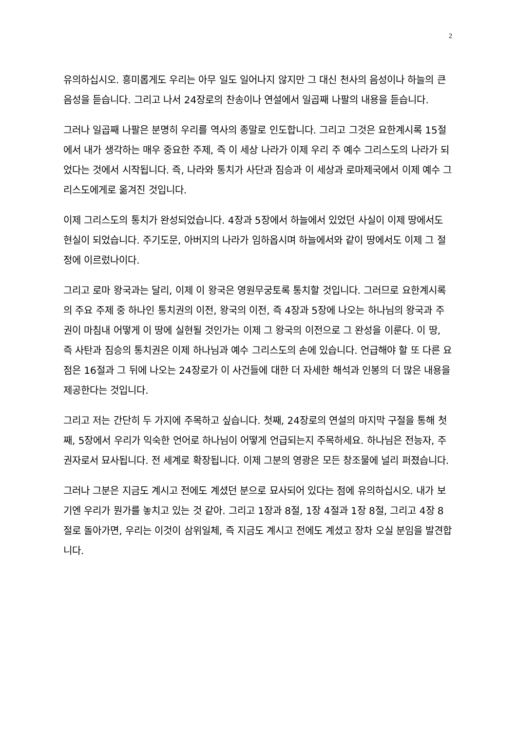2
유의하십시오. 흥미롭게도 우리는 아무 일도 일어나지 않지만 그 대신 천사의 음성이나 하늘의 큰 음성을 듣습니다. 그리고 나서 24장로의 찬송이나 연설에서 일곱째 나팔의 내용을 듣습니다.
그러나 일곱째 나팔은 분명히 우리를 역사의 종말로 인도합니다. 그리고 그것은 요한계시록 15절에서 내가 생각하는 매우 중요한 주제, 즉 이 세상 나라가 이제 우리 주 예수 그리스도의 나라가 되었다는 것에서 시작됩니다. 즉, 나라와 통치가 사단과 짐승과 이 세상과 로마제국에서 이제 예수 그리스도에게로 옮겨진 것입니다.
이제 그리스도의 통치가 완성되었습니다. 4장과 5장에서 하늘에서 있었던 사실이 이제 땅에서도 현실이 되었습니다. 주기도문, 아버지의 나라가 임하옵시며 하늘에서와 같이 땅에서도 이제 그 절정에 이르렀나이다.
그리고 로마 왕국과는 달리, 이제 이 왕국은 영원무궁토록 통치할 것입니다. 그러므로 요한계시록의 주요 주제 중 하나인 통치권의 이전, 왕국의 이전, 즉 4장과 5장에 나오는 하나님의 왕국과 주권이 마침내 어떻게 이 땅에 실현될 것인가는 이제 그 왕국의 이전으로 그 완성을 이룬다. 이 땅, 즉 사탄과 짐승의 통치권은 이제 하나님과 예수 그리스도의 손에 있습니다. 언급해야 할 또 다른 요점은 16절과 그 뒤에 나오는 24장로가 이 사건들에 대한 더 자세한 해석과 인봉의 더 많은 내용을 제공한다는 것입니다.
그리고 저는 간단히 두 가지에 주목하고 싶습니다. 첫째, 24장로의 연설의 마지막 구절을 통해 첫째, 5장에서 우리가 익숙한 언어로 하나님이 어떻게 언급되는지 주목하세요. 하나님은 전능자, 주권자로서 묘사됩니다. 전 세계로 확장됩니다. 이제 그분의 영광은 모든 창조물에 널리 퍼졌습니다.
그러나 그분은 지금도 계시고 전에도 계셨던 분으로 묘사되어 있다는 점에 유의하십시오. 내가 보기엔 우리가 뭔가를 놓치고 있는 것 같아. 그리고 1장과 8절, 1장 4절과 1장 8절, 그리고 4장 8절로 돌아가면, 우리는 이것이 삼위일체, 즉 지금도 계시고 전에도 계셨고 장차 오실 분임을 발견합니다.